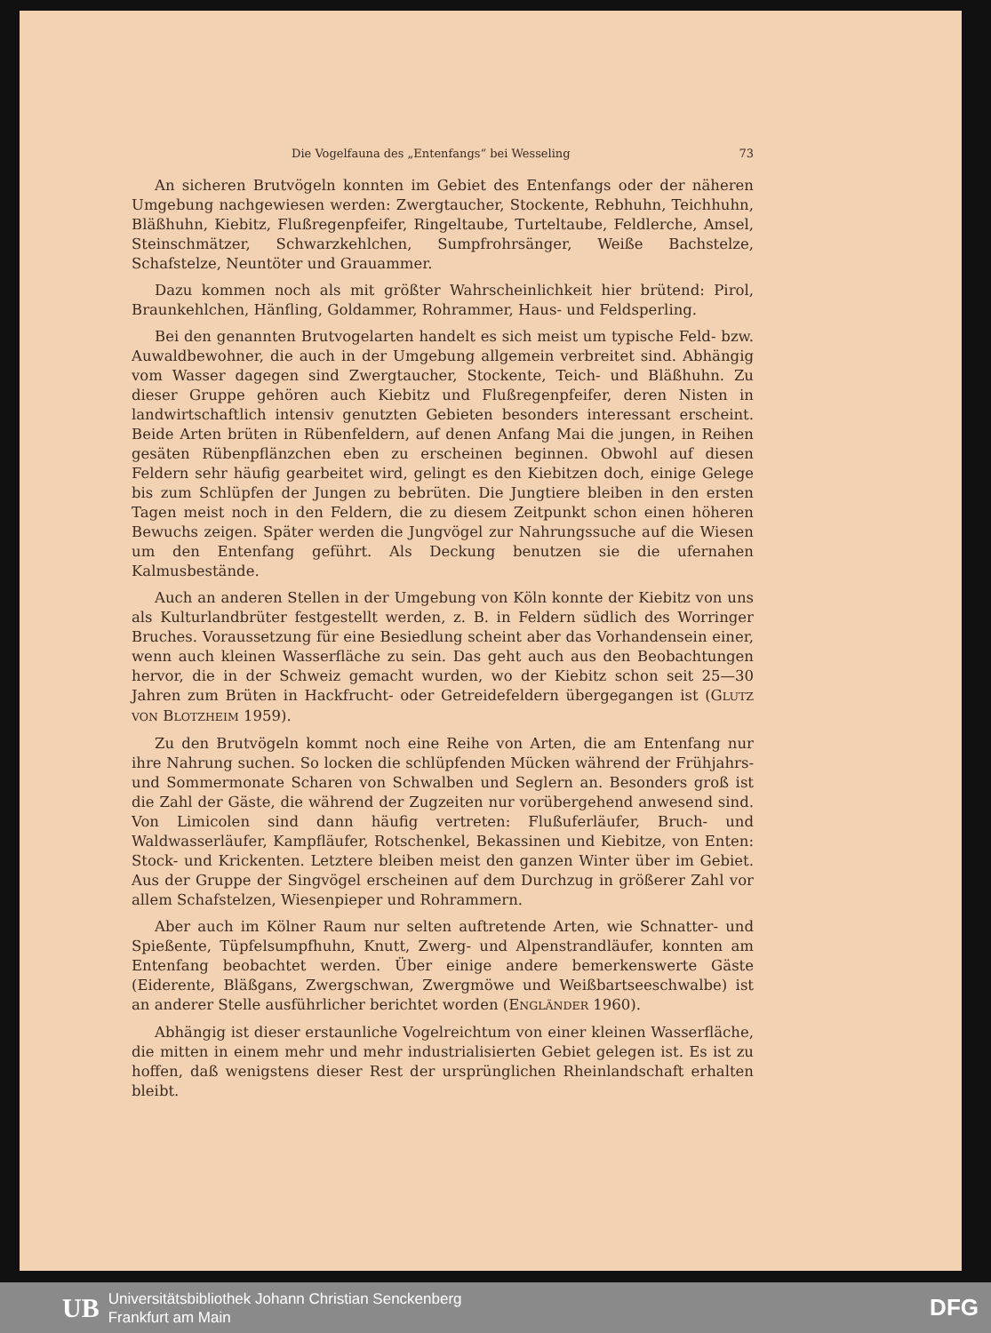Die Vogelfauna des „Entenfangs“ bei Wesseling 73
An sicheren Brutvögeln konnten im Gebiet des Entenfangs oder der näheren Umgebung nachgewiesen werden: Zwergtaucher, Stockente, Rebhuhn, Teichhuhn, Bläßhuhn, Kiebitz, Flußregenpfeifer, Ringeltaube, Turteltaube, Feldlerche, Amsel, Steinschmätzer, Schwarzkehlchen, Sumpfrohrsänger, Weiße Bachstelze, Schafstelze, Neuntöter und Grauammer.
Dazu kommen noch als mit größter Wahrscheinlichkeit hier brütend: Pirol, Braunkehlchen, Hänfling, Goldammer, Rohrammer, Haus- und Feldsperling.
Bei den genannten Brutvogelarten handelt es sich meist um typische Feld- bzw. Auwaldbewohner, die auch in der Umgebung allgemein verbreitet sind. Abhängig vom Wasser dagegen sind Zwergtaucher, Stockente, Teich- und Bläßhuhn. Zu dieser Gruppe gehören auch Kiebitz und Flußregenpfeifer, deren Nisten in landwirtschaftlich intensiv genutzten Gebieten besonders interessant erscheint. Beide Arten brüten in Rübenfeldern, auf denen Anfang Mai die jungen, in Reihen gesäten Rübenpflänzchen eben zu erscheinen beginnen. Obwohl auf diesen Feldern sehr häufig gearbeitet wird, gelingt es den Kiebitzen doch, einige Gelege bis zum Schlüpfen der Jungen zu bebrüten. Die Jungtiere bleiben in den ersten Tagen meist noch in den Feldern, die zu diesem Zeitpunkt schon einen höheren Bewuchs zeigen. Später werden die Jungvögel zur Nahrungssuche auf die Wiesen um den Entenfang geführt. Als Deckung benutzen sie die ufernahen Kalmusbestände.
Auch an anderen Stellen in der Umgebung von Köln konnte der Kiebitz von uns als Kulturlandbrüter festgestellt werden, z. B. in Feldern südlich des Worringer Bruches. Voraussetzung für eine Besiedlung scheint aber das Vorhandensein einer, wenn auch kleinen Wasserfläche zu sein. Das geht auch aus den Beobachtungen hervor, die in der Schweiz gemacht wurden, wo der Kiebitz schon seit 25—30 Jahren zum Brüten in Hackfrucht- oder Getreidefeldern übergegangen ist (GLUTZ VON BLOTZHEIM 1959).
Zu den Brutvögeln kommt noch eine Reihe von Arten, die am Entenfang nur ihre Nahrung suchen. So locken die schlüpfenden Mücken während der Frühjahrs- und Sommermonate Scharen von Schwalben und Seglern an. Besonders groß ist die Zahl der Gäste, die während der Zugzeiten nur vorübergehend anwesend sind. Von Limicolen sind dann häufig vertreten: Flußuferläufer, Bruch- und Waldwasserläufer, Kampfläufer, Rotschenkel, Bekassinen und Kiebitze, von Enten: Stock- und Krickenten. Letztere bleiben meist den ganzen Winter über im Gebiet. Aus der Gruppe der Singvögel erscheinen auf dem Durchzug in größerer Zahl vor allem Schafstelzen, Wiesenpieper und Rohrammern.
Aber auch im Kölner Raum nur selten auftretende Arten, wie Schnatter- und Spießente, Tüpfelsumpfhuhn, Knutt, Zwerg- und Alpenstrandläufer, konnten am Entenfang beobachtet werden. Über einige andere bemerkenswerte Gäste (Eiderente, Bläßgans, Zwergschwan, Zwergmöwe und Weißbartseeschwalbe) ist an anderer Stelle ausführlicher berichtet worden (ENGLÄNDER 1960).
Abhängig ist dieser erstaunliche Vogelreichtum von einer kleinen Wasserfläche, die mitten in einem mehr und mehr industrialisierten Gebiet gelegen ist. Es ist zu hoffen, daß wenigstens dieser Rest der ursprünglichen Rheinlandschaft erhalten bleibt.
UB Universitätsbibliothek Johann Christian Senckenberg
Frankfurt am Main DFG